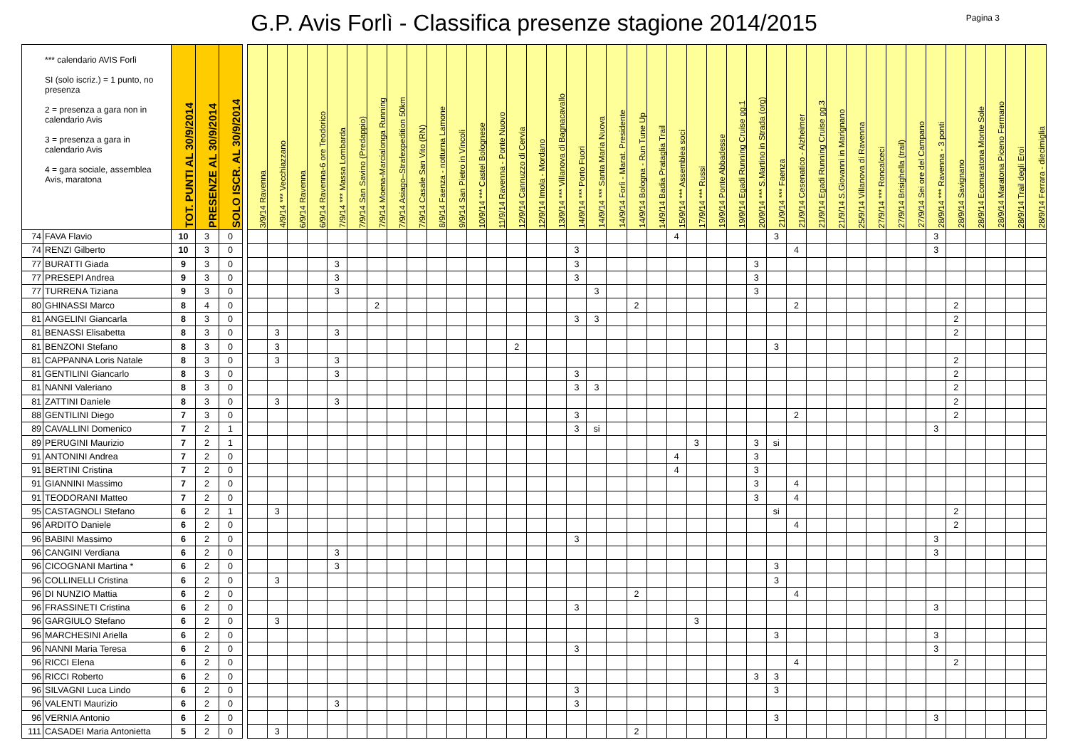G.P. Avis Forlì - Classifica presenze stagione 2014/2015
Pagina 3
| *** calendario AVIS Forlì SI (solo iscriz.) = 1 punto, no presenza 2 = presenza a gara non in calendario Avis 3 = presenza a gara in calendario Avis 4 = gara sociale, assemblea Avis, maratona | | TOT. PUNTI AL 30/9/2014 | PRESENZE AL 30/9/2014 | SOLO ISCR. AL 30/9/2014 | | 3/9/14 Ravenna | 4/9/14 *** Vecchiazzano | 6/9/14 Ravenna | 6/9/14 Ravenna-6 ore Teodorico | 7/9/14 *** Massa Lombarda | 7/9/14 San Savino (Predappio) | 7/9/14 Moena-Marcialonga Running | 7/9/14 Asiago–Strafexpedition 50km | 7/9/14 Casale San Vito (RN) | 8/9/14 Faenza - notturna Lamone | 9/9/14 San Pietro in Vincoli | 10/9/14 *** Castel Bolognese | 11/9/14 Ravenna - Ponte Nuovo | 12/9/14 Cannuzzo di Cervia | 12/9/14 Imola - Mordano | 13/9/14 *** Villanova di Bagnacavallo | 14/9/14 *** Porto Fuori | 14/9/14 *** Santa Maria Nuova | 14/9/14 Forlì - Marat. Presidente | 14/9/14 Bologna - Run Tune Up | 14/9/14 Badia Prataglia Trail | 15/9/14 *** Assemblea soci | 17/9/14 *** Russi | 19/9/14 Ponte Abbadesse | 19/9/14 Egadi Running Cruise gg.1 | 20/9/14 *** S.Martino in Strada (org) | 21/9/14 *** Faenza | 21/9/14 Cesenatico - Alzheimer | 21/9/14 Egadi Running Cruise gg.3 | 21/9/14 S.Giovanni in Marignano | 25/9/14 Villanova di Ravenna | 27/9/14 *** Roncalceci | 27/9/14 Brisighella (trail) | 27/9/14 Sei ore del Campano | 28/9/14 *** Ravenna - 3 ponti | 28/9/14 Savignano | 28/9/14 Ecomaratona Monte Sole | 28/9/14 Maratona Piceno Fermano | 28/9/14 Trail degli Eroi | 28/9/14 Ferrara - diecimiglia |
| --- | --- | --- | --- | --- | --- | --- | --- | --- | --- | --- | --- | --- | --- | --- | --- | --- | --- | --- | --- | --- | --- | --- | --- | --- | --- | --- | --- | --- | --- | --- | --- | --- | --- | --- | --- | --- | --- | --- | --- | --- | --- | --- | --- | --- | --- |
| 74 | FAVA Flavio | 10 | 3 | 0 | | | | | | | | | | | | | | | | | | | | | | | 4 | | | | | 3 | | | | | | | | 3 | | | | | |
| 74 | RENZI Gilberto | 10 | 3 | 0 | | | | | | | | | | | | | | | | | | 3 | | | | | | | | | | | 4 | | | | | | | 3 | | | | | |
| 77 | BURATTI Giada | 9 | 3 | 0 | | | | | | 3 | | | | | | | | | | | | 3 | | | | | | | | | 3 | | | | | | | | | | | | | | |
| 77 | PRESEPI Andrea | 9 | 3 | 0 | | | | | | 3 | | | | | | | | | | | | 3 | | | | | | | | | 3 | | | | | | | | | | | | | | |
| 77 | TURRENA Tiziana | 9 | 3 | 0 | | | | | | 3 | | | | | | | | | | | | | 3 | | | | | | | | 3 | | | | | | | | | | | | | | |
| 80 | GHINASSI Marco | 8 | 4 | 0 | | | | | | | | 2 | | | | | | | | | | | | | 2 | | | | | | | | 2 | | | | | | | | 2 | | | | |
| 81 | ANGELINI Giancarla | 8 | 3 | 0 | | | | | | | | | | | | | | | | | | 3 | 3 | | | | | | | | | | | | | | | | | | 2 | | | | |
| 81 | BENASSI Elisabetta | 8 | 3 | 0 | | | 3 | | | 3 | | | | | | | | | | | | | | | | | | | | | | | | | | | | | | | 2 | | | | |
| 81 | BENZONI Stefano | 8 | 3 | 0 | | | 3 | | | | | | | | | | | | 2 | | | | | | | | | | | | | 3 | | | | | | | | | | | | | |
| 81 | CAPPANNA Loris Natale | 8 | 3 | 0 | | | 3 | | | 3 | | | | | | | | | | | | | | | | | | | | | | | | | | | | | | | 2 | | | | |
| 81 | GENTILINI Giancarlo | 8 | 3 | 0 | | | | | | 3 | | | | | | | | | | | | 3 | | | | | | | | | | | | | | | | | | | 2 | | | | |
| 81 | NANNI Valeriano | 8 | 3 | 0 | | | | | | | | | | | | | | | | | | 3 | 3 | | | | | | | | | | | | | | | | | | 2 | | | | |
| 81 | ZATTINI Daniele | 8 | 3 | 0 | | | 3 | | | 3 | | | | | | | | | | | | | | | | | | | | | | | | | | | | | | | 2 | | | | |
| 88 | GENTILINI Diego | 7 | 3 | 0 | | | | | | | | | | | | | | | | | | 3 | | | | | | | | | | | 2 | | | | | | | | 2 | | | | |
| 89 | CAVALLINI Domenico | 7 | 2 | 1 | | | | | | | | | | | | | | | | | | 3 | si | | | | | | | | | | | | | | | | | 3 | | | | | |
| 89 | PERUGINI Maurizio | 7 | 2 | 1 | | | | | | | | | | | | | | | | | | | | | | | | 3 | | | 3 | si | | | | | | | | | | | | | |
| 91 | ANTONINI Andrea | 7 | 2 | 0 | | | | | | | | | | | | | | | | | | | | | | | 4 | | | | 3 | | | | | | | | | | | | | | |
| 91 | BERTINI Cristina | 7 | 2 | 0 | | | | | | | | | | | | | | | | | | | | | | | 4 | | | | 3 | | | | | | | | | | | | | | |
| 91 | GIANNINI Massimo | 7 | 2 | 0 | | | | | | | | | | | | | | | | | | | | | | | | | | | 3 | | 4 | | | | | | | | | | | | |
| 91 | TEODORANI Matteo | 7 | 2 | 0 | | | | | | | | | | | | | | | | | | | | | | | | | | | 3 | | 4 | | | | | | | | | | | | |
| 95 | CASTAGNOLI Stefano | 6 | 2 | 1 | | | 3 | | | | | | | | | | | | | | | | | | | | | | | | | si | | | | | | | | | 2 | | | | |
| 96 | ARDITO Daniele | 6 | 2 | 0 | | | | | | | | | | | | | | | | | | | | | | | | | | | | | 4 | | | | | | | | 2 | | | | |
| 96 | BABINI Massimo | 6 | 2 | 0 | | | | | | | | | | | | | | | | | | 3 | | | | | | | | | | | | | | | | | | 3 | | | | | |
| 96 | CANGINI Verdiana | 6 | 2 | 0 | | | | | | 3 | | | | | | | | | | | | | | | | | | | | | | | | | | | | | | 3 | | | | | |
| 96 | CICOGNANI Martina * | 6 | 2 | 0 | | | | | | 3 | | | | | | | | | | | | | | | | | | | | | | 3 | | | | | | | | | | | | | |
| 96 | COLLINELLI Cristina | 6 | 2 | 0 | | | 3 | | | | | | | | | | | | | | | | | | | | | | | | | 3 | | | | | | | | | | | | | |
| 96 | DI NUNZIO Mattia | 6 | 2 | 0 | | | | | | | | | | | | | | | | | | | | | 2 | | | | | | | | 4 | | | | | | | | | | | | |
| 96 | FRASSINETI Cristina | 6 | 2 | 0 | | | | | | | | | | | | | | | | | | 3 | | | | | | | | | | | | | | | | | | 3 | | | | | |
| 96 | GARGIULO Stefano | 6 | 2 | 0 | | | 3 | | | | | | | | | | | | | | | | | | | | | 3 | | | | | | | | | | | | | | | | | |
| 96 | MARCHESINI Ariella | 6 | 2 | 0 | | | | | | | | | | | | | | | | | | | | | | | | | | | | 3 | | | | | | | | 3 | | | | | |
| 96 | NANNI Maria Teresa | 6 | 2 | 0 | | | | | | | | | | | | | | | | | | 3 | | | | | | | | | | | | | | | | | | 3 | | | | | |
| 96 | RICCI Elena | 6 | 2 | 0 | | | | | | | | | | | | | | | | | | | | | | | | | | | | | 4 | | | | | | | | 2 | | | | |
| 96 | RICCI Roberto | 6 | 2 | 0 | | | | | | | | | | | | | | | | | | | | | | | | | | | 3 | 3 | | | | | | | | | | | | | |
| 96 | SILVAGNI Luca Lindo | 6 | 2 | 0 | | | | | | | | | | | | | | | | | | 3 | | | | | | | | | | 3 | | | | | | | | | | | | | |
| 96 | VALENTI Maurizio | 6 | 2 | 0 | | | | | | 3 | | | | | | | | | | | | 3 | | | | | | | | | | | | | | | | | | | | | | | |
| 96 | VERNIA Antonio | 6 | 2 | 0 | | | | | | | | | | | | | | | | | | | | | | | | | | | | 3 | | | | | | | | 3 | | | | | |
| 111 | CASADEI Maria Antonietta | 5 | 2 | 0 | | | 3 | | | | | | | | | | | | | | | | | | 2 | | | | | | | | | | | | | | | | | | | | |